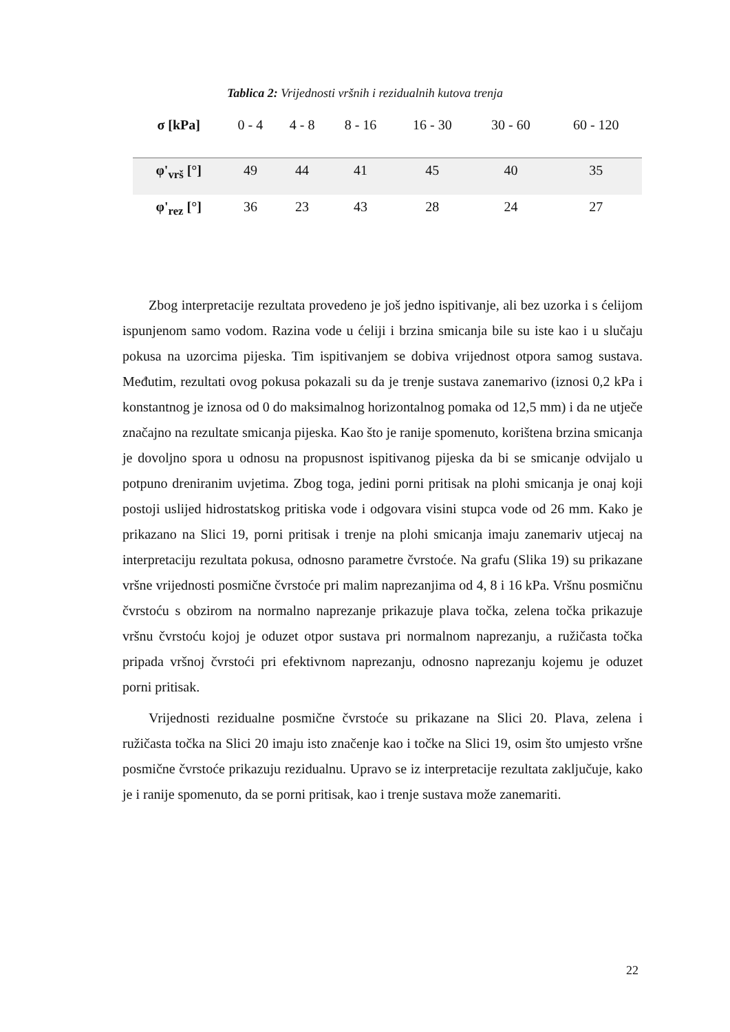Tablica 2: Vrijednosti vršnih i rezidualnih kutova trenja
| σ [kPa] | 0 - 4 | 4 - 8 | 8 - 16 | 16 - 30 | 30 - 60 | 60 - 120 |
| φ'<sub>vrš</sub> [°] | 49 | 44 | 41 | 45 | 40 | 35 |
| φ'<sub>rez</sub> [°] | 36 | 23 | 43 | 28 | 24 | 27 |
Zbog interpretacije rezultata provedeno je još jedno ispitivanje, ali bez uzorka i s ćelijom ispunjenom samo vodom. Razina vode u ćeliji i brzina smicanja bile su iste kao i u slučaju pokusa na uzorcima pijeska. Tim ispitivanjem se dobiva vrijednost otpora samog sustava. Međutim, rezultati ovog pokusa pokazali su da je trenje sustava zanemarivo (iznosi 0,2 kPa i konstantnog je iznosa od 0 do maksimalnog horizontalnog pomaka od 12,5 mm) i da ne utječe značajno na rezultate smicanja pijeska. Kao što je ranije spomenuto, korištena brzina smicanja je dovoljno spora u odnosu na propusnost ispitivanog pijeska da bi se smicanje odvijalo u potpuno dreniranim uvjetima. Zbog toga, jedini porni pritisak na plohi smicanja je onaj koji postoji uslijed hidrostatskog pritiska vode i odgovara visini stupca vode od 26 mm. Kako je prikazano na Slici 19, porni pritisak i trenje na plohi smicanja imaju zanemariv utjecaj na interpretaciju rezultata pokusa, odnosno parametre čvrstoće. Na grafu (Slika 19) su prikazane vršne vrijednosti posmične čvrstoće pri malim naprezanjima od 4, 8 i 16 kPa. Vršnu posmičnu čvrstoću s obzirom na normalno naprezanje prikazuje plava točka, zelena točka prikazuje vršnu čvrstoću kojoj je oduzet otpor sustava pri normalnom naprezanju, a ružičasta točka pripada vršnoj čvrstoći pri efektivnom naprezanju, odnosno naprezanju kojemu je oduzet porni pritisak.
Vrijednosti rezidualne posmične čvrstoće su prikazane na Slici 20. Plava, zelena i ružičasta točka na Slici 20 imaju isto značenje kao i točke na Slici 19, osim što umjesto vršne posmične čvrstoće prikazuju rezidualnu. Upravo se iz interpretacije rezultata zaključuje, kako je i ranije spomenuto, da se porni pritisak, kao i trenje sustava može zanemariti.
22